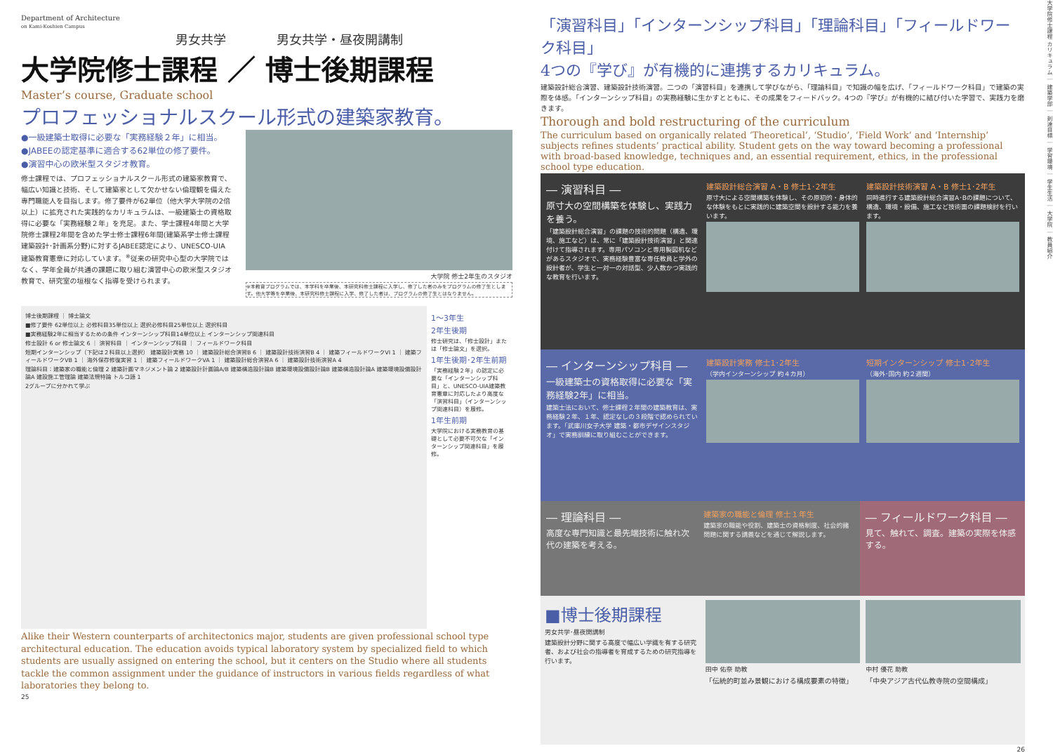Department of Architecture
on Kami-Koshien Campus
男女共学　　　　男女共学・昼夜開講制
大学院修士課程 ／ 博士後期課程
Master’s course, Graduate school
プロフェッショナルスクール形式の建築家教育。
●一級建築士取得に必要な「実務経験２年」に相当。
●JABEEの認定基準に適合する62単位の修了要件。
●演習中心の欧米型スタジオ教育。
修士課程では、プロフェッショナルスクール形式の建築家教育で、幅広い知識と技術、そして建築家として欠かせない倫理観を備えた専門職能人を目指します。修了要件が62単位（他大学大学院の2倍以上）に拡充された実践的なカリキュラムは、一級建築士の資格取得に必要な「実務経験２年」を充足。また、学士課程4年間と大学院修士課程2年間を含めた学士修士課程6年間(建築系学士修士課程 建築設計･計画系分野)に対するJABEE認定により、UNESCO-UIA建築教育憲章に対応しています。<sup>※</sup>従来の研究中心型の大学院ではなく、学年全員が共通の課題に取り組む演習中心の欧米型スタジオ教育で、研究室の垣根なく指導を受けられます。
大学院 修士2年生のスタジオ
※本教育プログラムでは、本学科を卒業後、本研究科修士課程に入学し、修了した者のみをプログラムの修了生とします。他大学等を卒業後、本研究科修士課程に入学、修了した者は、プログラムの修了生とはなりません。
博士後期課程 ｜ 博士論文
■修了要件 62単位以上 必修科目35単位以上 選択必修科目25単位以上 選択科目
■実務経験2年に相当するための条件 インターンシップ科目14単位以上 インターンシップ関連科目
修士設計 6 or 修士論文 6 ｜ 演習科目 ｜ インターンシップ科目 ｜ フィールドワーク科目
短期インターンシップ（下記は２科目以上選択） 建築設計実務 10 ｜ 建築設計総合演習B 6 ｜ 建築設計技術演習B 4 ｜ 建築フィールドワークVI 1 ｜ 建築フィールドワークVB 1 ｜ 海外保存修復実習 1 ｜ 建築フィールドワークVA 1 ｜ 建築設計総合演習A 6 ｜ 建築設計技術演習A 4
理論科目：建築家の職能と倫理 2 建築計画マネジメント論 2 建築設計計画論A/B 建築構造設計論B 建築環境設備設計論B 建築構造設計論A 建築環境設備設計論A 建設施工管理論 建築法規特論 トルコ語 1
2グループに分かれて学ぶ
1～3年生
2年生後期
修士研究は、「修士設計」または「修士論文」を選択。
1年生後期･2年生前期
「実務経験２年」の認定に必要な「インターンシップ科目」と、UNESCO-UIA建築教育憲章に対応したより高度な「演習科目」（インターンシップ関連科目）を履修。
1年生前期
大学院における実務教育の基礎として必要不可欠な「インターンシップ関連科目」を履修。
Alike their Western counterparts of architectonics major, students are given professional school type architectural education. The education avoids typical laboratory system by specialized field to which students are usually assigned on entering the school, but it centers on the Studio where all students tackle the common assignment under the guidance of instructors in various fields regardless of what laboratories they belong to.
25
「演習科目」「インターンシップ科目」「理論科目」「フィールドワーク科目」
4つの『学び』が有機的に連携するカリキュラム。
建築設計総合演習、建築設計技術演習。二つの「演習科目」を連携して学びながら、「理論科目」で知識の幅を広げ、「フィールドワーク科目」で建築の実際を体感。「インターンシップ科目」の実務経験に生かすとともに、その成果をフィードバック。4つの『学び』が有機的に結び付いた学習で、実践力を磨きます。
Thorough and bold restructuring of the curriculum
The curriculum based on organically related ‘Theoretical’, ‘Studio’, ‘Field Work’ and ‘Internship’ subjects refines students’ practical ability. Student gets on the way toward becoming a professional with broad-based knowledge, techniques and, an essential requirement, ethics, in the professional school type education.
― 演習科目 ―
原寸大の空間構築を体験し、実践力を養う。
「建築設計総合演習」の課題の技術的問題（構造、環境、施工など）は、常に「建築設計技術演習」と関連付けて指導されます。専用パソコンと専用製図机などがあるスタジオで、実務経験豊富な専任教員と学外の設計者が、学生と一対一の対話型、少人数かつ実践的な教育を行います。
建築設計総合演習 A・B 修士1･2年生
原寸大による空間構築を体験し、その原初的・身体的な体験をもとに実践的に建築空間を設計する能力を養います。
建築設計技術演習 A・B 修士1･2年生
同時進行する建築設計総合演習A･Bの課題について、構造、環境・設備、施工など技術面の課題検討を行います。
― インターンシップ科目 ―
一級建築士の資格取得に必要な「実務経験2年」に相当。
建築士法において、修士課程２年間の建築教育は、実務経験２年、１年、認定なしの３段階で認められています。「武庫川女子大学 建築・都市デザインスタジオ」で実務訓練に取り組むことができます。
建築設計実務 修士1･2年生
（学内インターンシップ 約４カ月）
短期インターンシップ 修士1･2年生
（海外･国内 約２週間）
― 理論科目 ―
高度な専門知識と最先端技術に触れ次代の建築を考える。
建築家の職能と倫理 修士１年生
建築家の職能や役割、建築士の資格制度、社会的諸問題に関する講義などを通じて解説します。
― フィールドワーク科目 ―
見て、触れて、調査。建築の実際を体感する。
■博士後期課程
男女共学･昼夜開講制
建築設計分野に関する高度で幅広い学識を有する研究者、および社会の指導者を育成するための研究指導を行います。
田中 佑奈 助教
「伝統的町並み景観における構成要素の特徴」
中村 優花 助教
「中央アジア古代仏教寺院の空間構成」
26
大学院修士課程 カリキュラム ｜ 建築学部 ｜ 到達目標 ｜ 学習環境 ｜ 学生生活 ｜ 大学院 ｜ 教員紹介